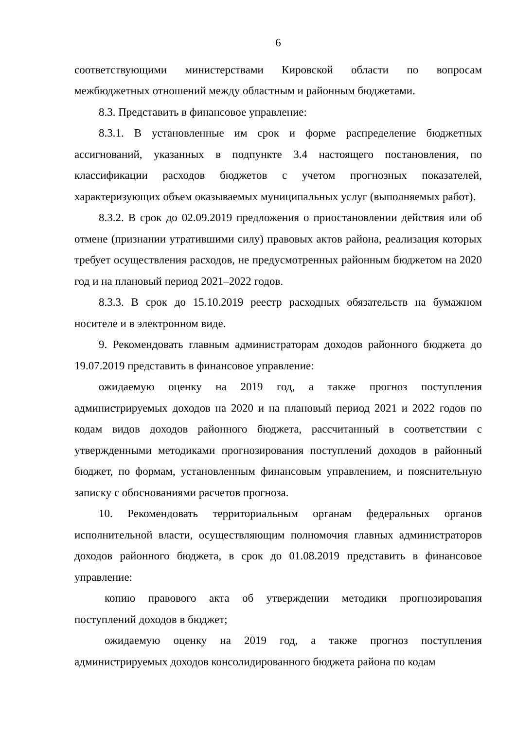6
соответствующими министерствами Кировской области по вопросам межбюджетных отношений между областным и районным бюджетами.
8.3. Представить в финансовое управление:
8.3.1. В установленные им срок и форме распределение бюджетных ассигнований, указанных в подпункте 3.4 настоящего постановления, по классификации расходов бюджетов с учетом прогнозных показателей, характеризующих объем оказываемых муниципальных услуг (выполняемых работ).
8.3.2. В срок до 02.09.2019 предложения о приостановлении действия или об отмене (признании утратившими силу) правовых актов района, реализация которых требует осуществления расходов, не предусмотренных районным бюджетом на 2020 год и на плановый период 2021–2022 годов.
8.3.3. В срок до 15.10.2019 реестр расходных обязательств на бумажном носителе и в электронном виде.
9. Рекомендовать главным администраторам доходов районного бюджета до 19.07.2019 представить в финансовое управление:
ожидаемую оценку на 2019 год, а также прогноз поступления администрируемых доходов на 2020 и на плановый период 2021 и 2022 годов по кодам видов доходов районного бюджета, рассчитанный в соответствии с утвержденными методиками прогнозирования поступлений доходов в районный бюджет, по формам, установленным финансовым управлением, и пояснительную записку с обоснованиями расчетов прогноза.
10. Рекомендовать территориальным органам федеральных органов исполнительной власти, осуществляющим полномочия главных администраторов доходов районного бюджета, в срок до 01.08.2019 представить в финансовое управление:
копию правового акта об утверждении методики прогнозирования поступлений доходов в бюджет;
ожидаемую оценку на 2019 год, а также прогноз поступления администрируемых доходов консолидированного бюджета района по кодам